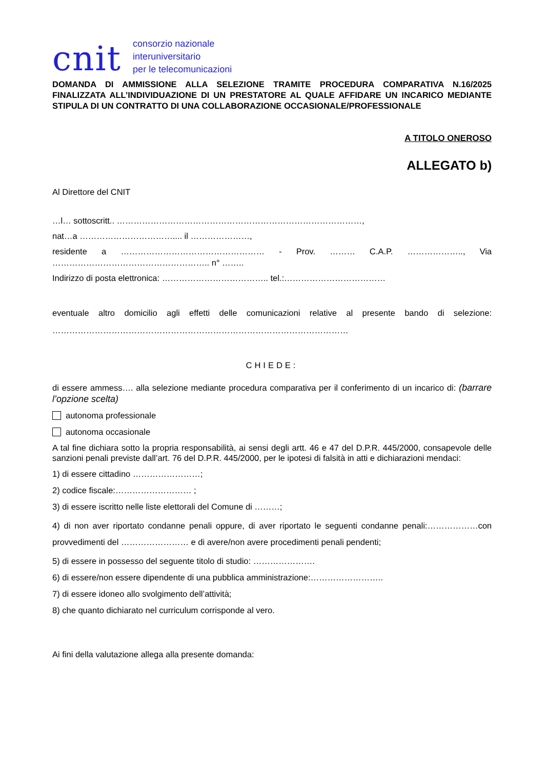cnit
consorzio nazionale
interuniversitario
per le telecomunicazioni
DOMANDA DI AMMISSIONE ALLA SELEZIONE TRAMITE PROCEDURA COMPARATIVA N.16/2025 FINALIZZATA ALL’INDIVIDUAZIONE DI UN PRESTATORE AL QUALE AFFIDARE UN INCARICO MEDIANTE STIPULA DI UN CONTRATTO DI UNA COLLABORAZIONE OCCASIONALE/PROFESSIONALE
A TITOLO ONEROSO
ALLEGATO b)
Al Direttore del CNIT
…l… sottoscritt.. ……………………………………………………………………………,
nat…a …………………………….... il …………………,
residente a …………………………………………… - Prov. ……… C.A.P. ……………….., Via ……………………………………………….. n° ……..
Indirizzo di posta elettronica: ……………………………….. tel.:………………………………
eventuale altro domicilio agli effetti delle comunicazioni relative al presente bando di selezione: ……………………………………………………………………………………………
CHIEDE:
di essere ammess…. alla selezione mediante procedura comparativa per il conferimento di un incarico di: (barrare l’opzione scelta)
autonoma professionale
autonoma occasionale
A tal fine dichiara sotto la propria responsabilità, ai sensi degli artt. 46 e 47 del D.P.R. 445/2000, consapevole delle sanzioni penali previste dall’art. 76 del D.P.R. 445/2000, per le ipotesi di falsità in atti e dichiarazioni mendaci:
1) di essere cittadino ……………………;
2) codice fiscale:……………………… ;
3) di essere iscritto nelle liste elettorali del Comune di ………;
4) di non aver riportato condanne penali oppure, di aver riportato le seguenti condanne penali:………………con provvedimenti del …………………… e di avere/non avere procedimenti penali pendenti;
5) di essere in possesso del seguente titolo di studio: ………………….
6) di essere/non essere dipendente di una pubblica amministrazione:……………………..
7) di essere idoneo allo svolgimento dell’attività;
8) che quanto dichiarato nel curriculum corrisponde al vero.
Ai fini della valutazione allega alla presente domanda: